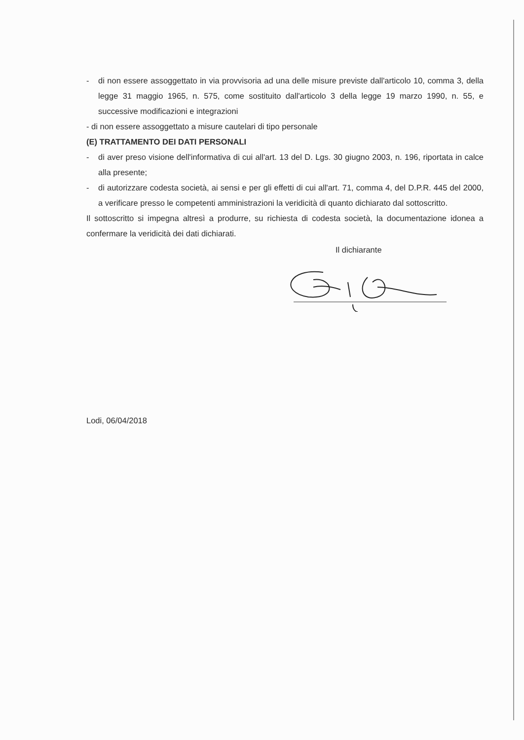- di non essere assoggettato in via provvisoria ad una delle misure previste dall'articolo 10, comma 3, della legge 31 maggio 1965, n. 575, come sostituito dall'articolo 3 della legge 19 marzo 1990, n. 55, e successive modificazioni e integrazioni
- di non essere assoggettato a misure cautelari di tipo personale
(E) TRATTAMENTO DEI DATI PERSONALI
- di aver preso visione dell'informativa di cui all'art. 13 del D. Lgs. 30 giugno 2003, n. 196, riportata in calce alla presente;
- di autorizzare codesta società, ai sensi e per gli effetti di cui all'art. 71, comma 4, del D.P.R. 445 del 2000, a verificare presso le competenti amministrazioni la veridicità di quanto dichiarato dal sottoscritto.
Il sottoscritto si impegna altresì a produrre, su richiesta di codesta società, la documentazione idonea a confermare la veridicità dei dati dichiarati.
Il dichiarante
Lodi, 06/04/2018